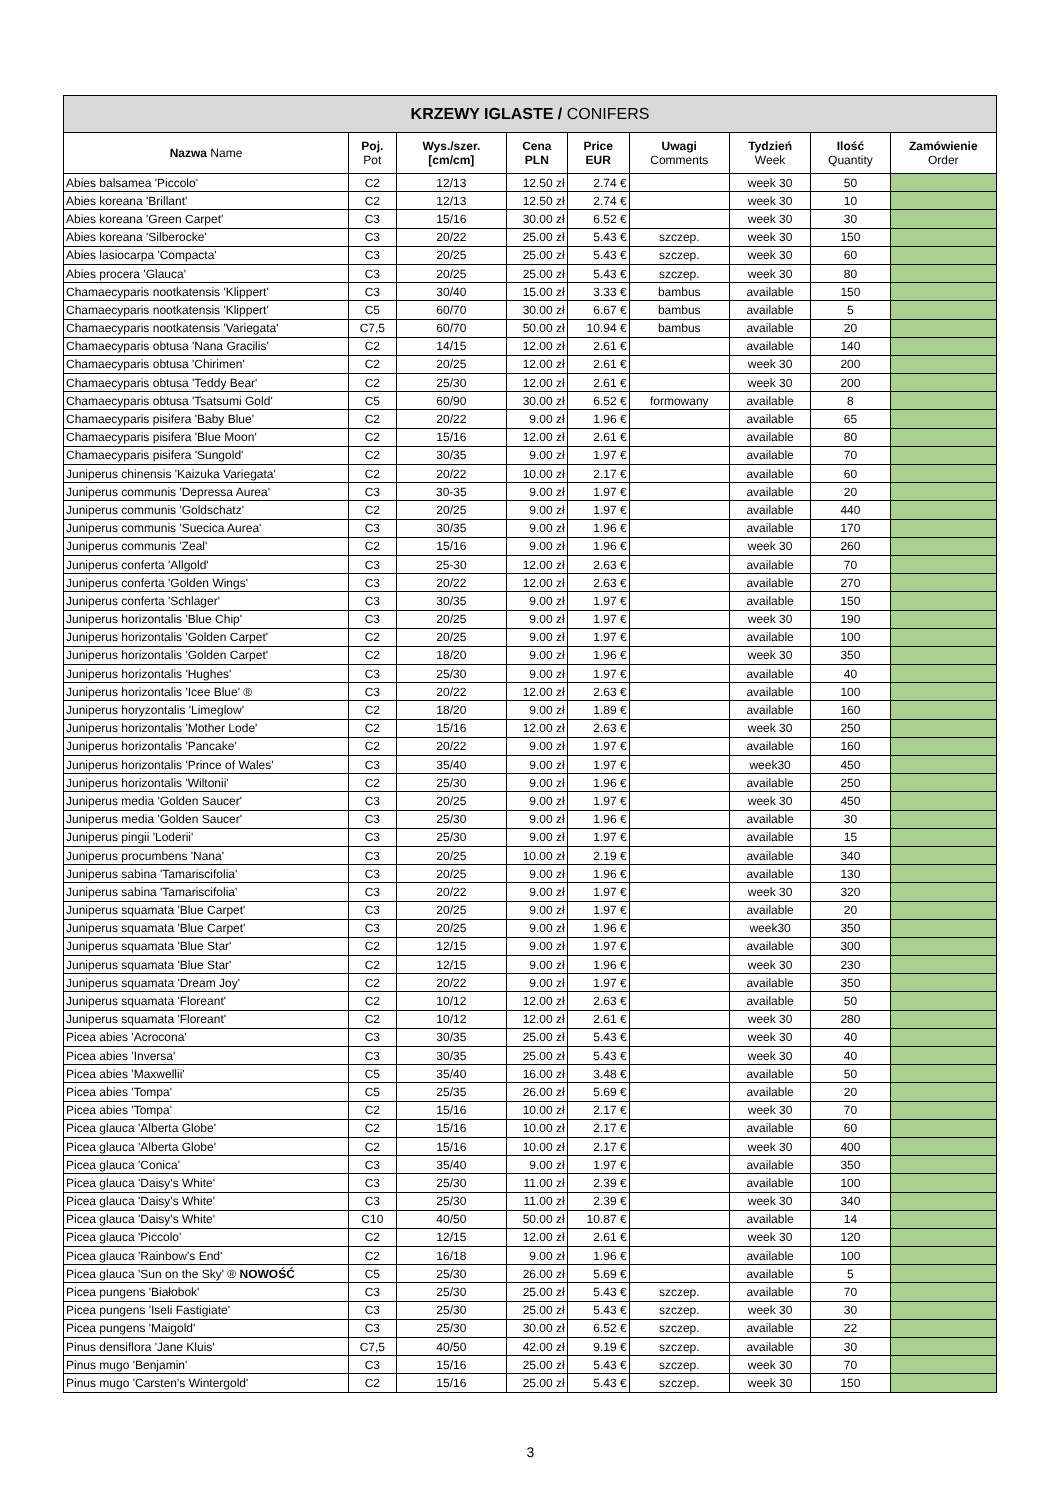| KRZEWY IGLASTE / CONIFERS | | | | | | | | |
| --- | --- | --- | --- | --- | --- | --- | --- | --- |
| Nazwa Name | Poj. Pot | Wys./szer. [cm/cm] | Cena PLN | Price EUR | Uwagi Comments | Tydzień Week | Ilość Quantity | Zamówienie Order |
| Abies balsamea 'Piccolo' | C2 | 12/13 | 12.50 zł | 2.74 € | | week 30 | 50 | |
| Abies koreana 'Brillant' | C2 | 12/13 | 12.50 zł | 2.74 € | | week 30 | 10 | |
| Abies koreana 'Green Carpet' | C3 | 15/16 | 30.00 zł | 6.52 € | | week 30 | 30 | |
| Abies koreana 'Silberocke' | C3 | 20/22 | 25.00 zł | 5.43 € | szczep. | week 30 | 150 | |
| Abies lasiocarpa 'Compacta' | C3 | 20/25 | 25.00 zł | 5.43 € | szczep. | week 30 | 60 | |
| Abies procera 'Glauca' | C3 | 20/25 | 25.00 zł | 5.43 € | szczep. | week 30 | 80 | |
| Chamaecyparis nootkatensis 'Klippert' | C3 | 30/40 | 15.00 zł | 3.33 € | bambus | available | 150 | |
| Chamaecyparis nootkatensis 'Klippert' | C5 | 60/70 | 30.00 zł | 6.67 € | bambus | available | 5 | |
| Chamaecyparis nootkatensis 'Variegata' | C7,5 | 60/70 | 50.00 zł | 10.94 € | bambus | available | 20 | |
| Chamaecyparis obtusa 'Nana Gracilis' | C2 | 14/15 | 12.00 zł | 2.61 € | | available | 140 | |
| Chamaecyparis obtusa 'Chirimen' | C2 | 20/25 | 12.00 zł | 2.61 € | | week 30 | 200 | |
| Chamaecyparis obtusa 'Teddy Bear' | C2 | 25/30 | 12.00 zł | 2.61 € | | week 30 | 200 | |
| Chamaecyparis obtusa 'Tsatsumi Gold' | C5 | 60/90 | 30.00 zł | 6.52 € | formowany | available | 8 | |
| Chamaecyparis pisifera 'Baby Blue' | C2 | 20/22 | 9.00 zł | 1.96 € | | available | 65 | |
| Chamaecyparis pisifera 'Blue Moon' | C2 | 15/16 | 12.00 zł | 2.61 € | | available | 80 | |
| Chamaecyparis pisifera 'Sungold' | C2 | 30/35 | 9.00 zł | 1.97 € | | available | 70 | |
| Juniperus chinensis 'Kaizuka Variegata' | C2 | 20/22 | 10.00 zł | 2.17 € | | available | 60 | |
| Juniperus communis 'Depressa Aurea' | C3 | 30-35 | 9.00 zł | 1.97 € | | available | 20 | |
| Juniperus communis 'Goldschatz' | C2 | 20/25 | 9.00 zł | 1.97 € | | available | 440 | |
| Juniperus communis 'Suecica Aurea' | C3 | 30/35 | 9.00 zł | 1.96 € | | available | 170 | |
| Juniperus communis 'Zeal' | C2 | 15/16 | 9.00 zł | 1.96 € | | week 30 | 260 | |
| Juniperus conferta 'Allgold' | C3 | 25-30 | 12.00 zł | 2.63 € | | available | 70 | |
| Juniperus conferta 'Golden Wings' | C3 | 20/22 | 12.00 zł | 2.63 € | | available | 270 | |
| Juniperus conferta 'Schlager' | C3 | 30/35 | 9.00 zł | 1.97 € | | available | 150 | |
| Juniperus horizontalis 'Blue Chip' | C3 | 20/25 | 9.00 zł | 1.97 € | | week 30 | 190 | |
| Juniperus horizontalis 'Golden Carpet' | C2 | 20/25 | 9.00 zł | 1.97 € | | available | 100 | |
| Juniperus horizontalis 'Golden Carpet' | C2 | 18/20 | 9.00 zł | 1.96 € | | week 30 | 350 | |
| Juniperus horizontalis 'Hughes' | C3 | 25/30 | 9.00 zł | 1.97 € | | available | 40 | |
| Juniperus horizontalis 'Icee Blue' ® | C3 | 20/22 | 12.00 zł | 2.63 € | | available | 100 | |
| Juniperus horyzontalis 'Limeglow' | C2 | 18/20 | 9.00 zł | 1.89 € | | available | 160 | |
| Juniperus horizontalis 'Mother Lode' | C2 | 15/16 | 12.00 zł | 2.63 € | | week 30 | 250 | |
| Juniperus horizontalis 'Pancake' | C2 | 20/22 | 9.00 zł | 1.97 € | | available | 160 | |
| Juniperus horizontalis 'Prince of Wales' | C3 | 35/40 | 9.00 zł | 1.97 € | | week30 | 450 | |
| Juniperus horizontalis 'Wiltonii' | C2 | 25/30 | 9.00 zł | 1.96 € | | available | 250 | |
| Juniperus media 'Golden Saucer' | C3 | 20/25 | 9.00 zł | 1.97 € | | week 30 | 450 | |
| Juniperus media 'Golden Saucer' | C3 | 25/30 | 9.00 zł | 1.96 € | | available | 30 | |
| Juniperus pingii 'Loderii' | C3 | 25/30 | 9.00 zł | 1.97 € | | available | 15 | |
| Juniperus procumbens 'Nana' | C3 | 20/25 | 10.00 zł | 2.19 € | | available | 340 | |
| Juniperus sabina 'Tamariscifolia' | C3 | 20/25 | 9.00 zł | 1.96 € | | available | 130 | |
| Juniperus sabina 'Tamariscifolia' | C3 | 20/22 | 9.00 zł | 1.97 € | | week 30 | 320 | |
| Juniperus squamata 'Blue Carpet' | C3 | 20/25 | 9.00 zł | 1.97 € | | available | 20 | |
| Juniperus squamata 'Blue Carpet' | C3 | 20/25 | 9.00 zł | 1.96 € | | week30 | 350 | |
| Juniperus squamata 'Blue Star' | C2 | 12/15 | 9.00 zł | 1.97 € | | available | 300 | |
| Juniperus squamata 'Blue Star' | C2 | 12/15 | 9.00 zł | 1.96 € | | week 30 | 230 | |
| Juniperus squamata 'Dream Joy' | C2 | 20/22 | 9.00 zł | 1.97 € | | available | 350 | |
| Juniperus squamata 'Floreant' | C2 | 10/12 | 12.00 zł | 2.63 € | | available | 50 | |
| Juniperus squamata 'Floreant' | C2 | 10/12 | 12.00 zł | 2.61 € | | week 30 | 280 | |
| Picea abies 'Acrocona' | C3 | 30/35 | 25.00 zł | 5.43 € | | week 30 | 40 | |
| Picea abies 'Inversa' | C3 | 30/35 | 25.00 zł | 5.43 € | | week 30 | 40 | |
| Picea abies 'Maxwellii' | C5 | 35/40 | 16.00 zł | 3.48 € | | available | 50 | |
| Picea abies 'Tompa' | C5 | 25/35 | 26.00 zł | 5.69 € | | available | 20 | |
| Picea abies 'Tompa' | C2 | 15/16 | 10.00 zł | 2.17 € | | week 30 | 70 | |
| Picea glauca 'Alberta Globe' | C2 | 15/16 | 10.00 zł | 2.17 € | | available | 60 | |
| Picea glauca 'Alberta Globe' | C2 | 15/16 | 10.00 zł | 2.17 € | | week 30 | 400 | |
| Picea glauca 'Conica' | C3 | 35/40 | 9.00 zł | 1.97 € | | available | 350 | |
| Picea glauca 'Daisy's White' | C3 | 25/30 | 11.00 zł | 2.39 € | | available | 100 | |
| Picea glauca 'Daisy's White' | C3 | 25/30 | 11.00 zł | 2.39 € | | week 30 | 340 | |
| Picea glauca 'Daisy's White' | C10 | 40/50 | 50.00 zł | 10.87 € | | available | 14 | |
| Picea glauca 'Piccolo' | C2 | 12/15 | 12.00 zł | 2.61 € | | week 30 | 120 | |
| Picea glauca 'Rainbow's End' | C2 | 16/18 | 9.00 zł | 1.96 € | | available | 100 | |
| Picea glauca 'Sun on the Sky' ® NOWOŚĆ | C5 | 25/30 | 26.00 zł | 5.69 € | | available | 5 | |
| Picea pungens 'Białobok' | C3 | 25/30 | 25.00 zł | 5.43 € | szczep. | available | 70 | |
| Picea pungens 'Iseli Fastigiate' | C3 | 25/30 | 25.00 zł | 5.43 € | szczep. | week 30 | 30 | |
| Picea pungens 'Maigold' | C3 | 25/30 | 30.00 zł | 6.52 € | szczep. | available | 22 | |
| Pinus densiflora 'Jane Kluis' | C7,5 | 40/50 | 42.00 zł | 9.19 € | szczep. | available | 30 | |
| Pinus mugo 'Benjamin' | C3 | 15/16 | 25.00 zł | 5.43 € | szczep. | week 30 | 70 | |
| Pinus mugo 'Carsten's Wintergold' | C2 | 15/16 | 25.00 zł | 5.43 € | szczep. | week 30 | 150 | |
3